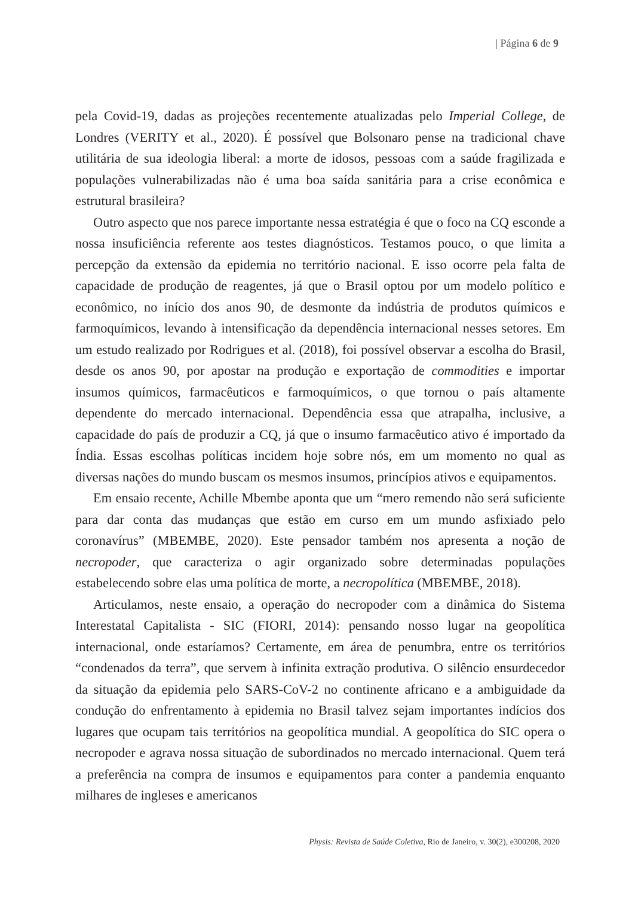| Página 6 de 9
pela Covid-19, dadas as projeções recentemente atualizadas pelo Imperial College, de Londres (VERITY et al., 2020). É possível que Bolsonaro pense na tradicional chave utilitária de sua ideologia liberal: a morte de idosos, pessoas com a saúde fragilizada e populações vulnerabilizadas não é uma boa saída sanitária para a crise econômica e estrutural brasileira?
Outro aspecto que nos parece importante nessa estratégia é que o foco na CQ esconde a nossa insuficiência referente aos testes diagnósticos. Testamos pouco, o que limita a percepção da extensão da epidemia no território nacional. E isso ocorre pela falta de capacidade de produção de reagentes, já que o Brasil optou por um modelo político e econômico, no início dos anos 90, de desmonte da indústria de produtos químicos e farmoquímicos, levando à intensificação da dependência internacional nesses setores. Em um estudo realizado por Rodrigues et al. (2018), foi possível observar a escolha do Brasil, desde os anos 90, por apostar na produção e exportação de commodities e importar insumos químicos, farmacêuticos e farmoquímicos, o que tornou o país altamente dependente do mercado internacional. Dependência essa que atrapalha, inclusive, a capacidade do país de produzir a CQ, já que o insumo farmacêutico ativo é importado da Índia. Essas escolhas políticas incidem hoje sobre nós, em um momento no qual as diversas nações do mundo buscam os mesmos insumos, princípios ativos e equipamentos.
Em ensaio recente, Achille Mbembe aponta que um “mero remendo não será suficiente para dar conta das mudanças que estão em curso em um mundo asfixiado pelo coronavírus” (MBEMBE, 2020). Este pensador também nos apresenta a noção de necropoder, que caracteriza o agir organizado sobre determinadas populações estabelecendo sobre elas uma política de morte, a necropolítica (MBEMBE, 2018).
Articulamos, neste ensaio, a operação do necropoder com a dinâmica do Sistema Interestatal Capitalista - SIC (FIORI, 2014): pensando nosso lugar na geopolítica internacional, onde estaríamos? Certamente, em área de penumbra, entre os territórios “condenados da terra”, que servem à infinita extração produtiva. O silêncio ensurdecedor da situação da epidemia pelo SARS-CoV-2 no continente africano e a ambiguidade da condução do enfrentamento à epidemia no Brasil talvez sejam importantes indícios dos lugares que ocupam tais territórios na geopolítica mundial. A geopolítica do SIC opera o necropoder e agrava nossa situação de subordinados no mercado internacional. Quem terá a preferência na compra de insumos e equipamentos para conter a pandemia enquanto milhares de ingleses e americanos
Physis: Revista de Saúde Coletiva, Rio de Janeiro, v. 30(2), e300208, 2020